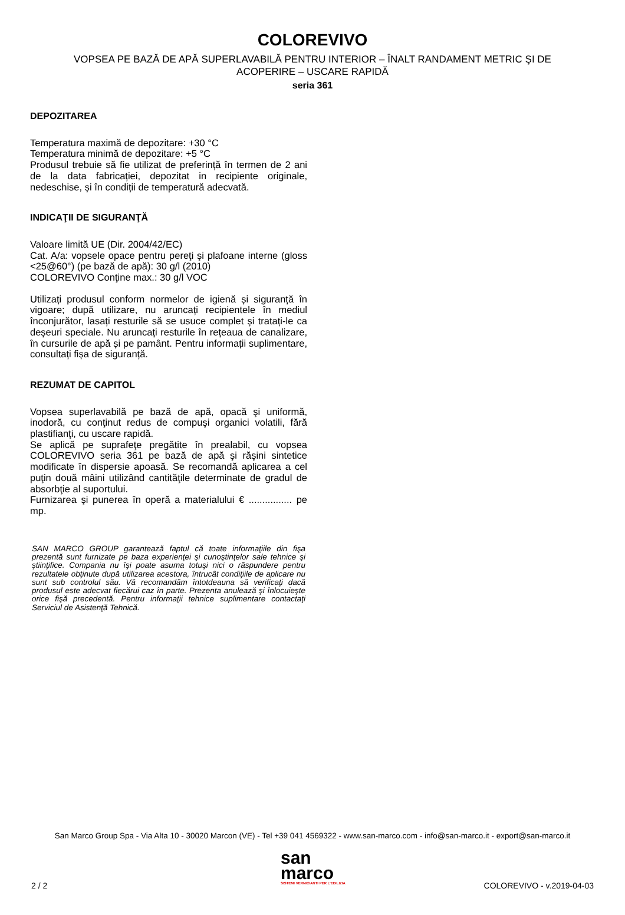COLOREVIVO
VOPSEA PE BAZĂ DE APĂ SUPERLAVABILĂ PENTRU INTERIOR – ÎNALT RANDAMENT METRIC ŞI DE ACOPERIRE – USCARE RAPIDĂ
seria 361
DEPOZITAREA
Temperatura maximă de depozitare: +30 °C
Temperatura minimă de depozitare: +5 °C
Produsul trebuie să fie utilizat de preferință în termen de 2 ani de la data fabricației, depozitat in recipiente originale, nedeschise, și în condiții de temperatură adecvată.
INDICAŢII DE SIGURANŢĂ
Valoare limită UE (Dir. 2004/42/EC)
Cat. A/a: vopsele opace pentru pereţi şi plafoane interne (gloss <25@60°) (pe bază de apă): 30 g/l (2010)
COLOREVIVO Conţine max.: 30 g/l VOC
Utilizați produsul conform normelor de igienă și siguranță în vigoare; după utilizare, nu aruncați recipientele în mediul înconjurător, lasați resturile să se usuce complet și tratați-le ca deșeuri speciale. Nu aruncați resturile în rețeaua de canalizare, în cursurile de apă și pe pamânt. Pentru informații suplimentare, consultați fișa de siguranță.
REZUMAT DE CAPITOL
Vopsea superlavabilă pe bază de apă, opacă şi uniformă, inodoră, cu conţinut redus de compuşi organici volatili, fără plastifianţi, cu uscare rapidă.
Se aplică pe suprafeţe pregătite în prealabil, cu vopsea COLOREVIVO seria 361 pe bază de apă şi răşini sintetice modificate în dispersie apoasă. Se recomandă aplicarea a cel puţin două mâini utilizând cantităţile determinate de gradul de absorbţie al suportului.
Furnizarea şi punerea în operă a materialului € ................ pe mp.
SAN MARCO GROUP garantează faptul că toate informaţiile din fişa prezentă sunt furnizate pe baza experienţei şi cunoştinţelor sale tehnice şi ştiinţifice. Compania nu îşi poate asuma totuşi nici o răspundere pentru rezultatele obţinute după utilizarea acestora, întrucât condiţiile de aplicare nu sunt sub controlul său. Vă recomandăm întotdeauna să verificaţi dacă produsul este adecvat fiecărui caz în parte. Prezenta anulează şi înlocuieşte orice fişă precedentă. Pentru informaţii tehnice suplimentare contactaţi Serviciul de Asistenţă Tehnică.
San Marco Group Spa - Via Alta 10 - 30020 Marcon (VE) - Tel +39 041 4569322 - www.san-marco.com - info@san-marco.it - export@san-marco.it
san
marco
SISTEMI VERNICIANTI PER L'EDILIZIA
2 / 2 COLOREVIVO - v.2019-04-03